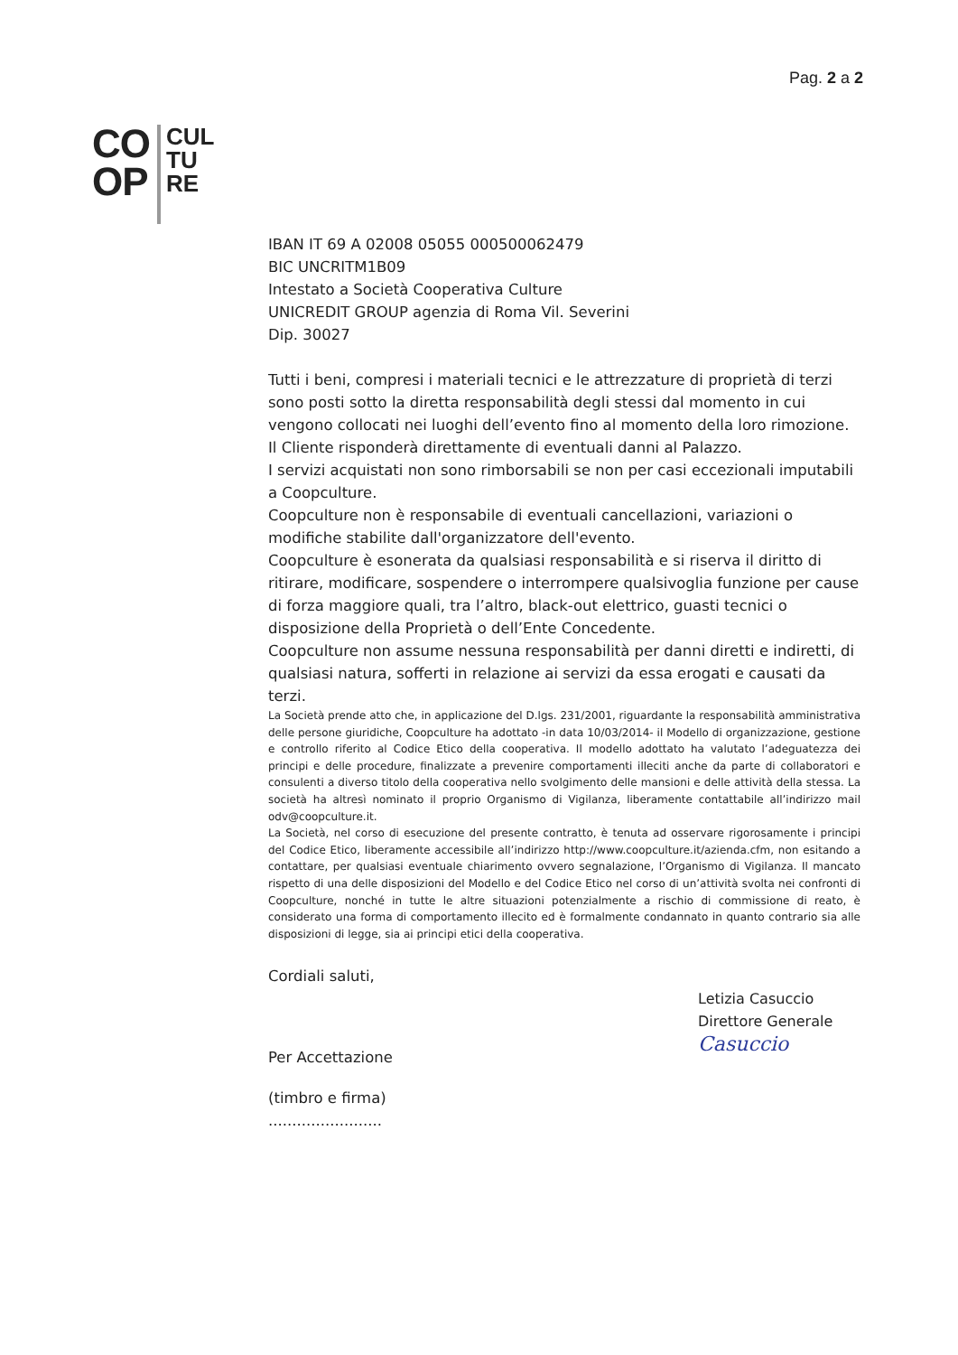Pag. 2 a 2
CO
OP
CUL
TU
RE
IBAN IT 69 A 02008 05055 000500062479
BIC UNCRITM1B09
Intestato a Società Cooperativa Culture
UNICREDIT GROUP agenzia di Roma Vil. Severini
Dip. 30027
Tutti i beni, compresi i materiali tecnici e le attrezzature di proprietà di terzi sono posti sotto la diretta responsabilità degli stessi dal momento in cui vengono collocati nei luoghi dell’evento fino al momento della loro rimozione.
Il Cliente risponderà direttamente di eventuali danni al Palazzo.
I servizi acquistati non sono rimborsabili se non per casi eccezionali imputabili a Coopculture.
Coopculture non è responsabile di eventuali cancellazioni, variazioni o modifiche stabilite dall'organizzatore dell'evento.
Coopculture è esonerata da qualsiasi responsabilità e si riserva il diritto di ritirare, modificare, sospendere o interrompere qualsivoglia funzione per cause di forza maggiore quali, tra l’altro, black-out elettrico, guasti tecnici o disposizione della Proprietà o dell’Ente Concedente.
Coopculture non assume nessuna responsabilità per danni diretti e indiretti, di qualsiasi natura, sofferti in relazione ai servizi da essa erogati e causati da terzi.
La Società prende atto che, in applicazione del D.lgs. 231/2001, riguardante la responsabilità amministrativa delle persone giuridiche, Coopculture ha adottato -in data 10/03/2014- il Modello di organizzazione, gestione e controllo riferito al Codice Etico della cooperativa. Il modello adottato ha valutato l’adeguatezza dei principi e delle procedure, finalizzate a prevenire comportamenti illeciti anche da parte di collaboratori e consulenti a diverso titolo della cooperativa nello svolgimento delle mansioni e delle attività della stessa. La società ha altresì nominato il proprio Organismo di Vigilanza, liberamente contattabile all’indirizzo mail odv@coopculture.it.
La Società, nel corso di esecuzione del presente contratto, è tenuta ad osservare rigorosamente i principi del Codice Etico, liberamente accessibile all’indirizzo http://www.coopculture.it/azienda.cfm, non esitando a contattare, per qualsiasi eventuale chiarimento ovvero segnalazione, l’Organismo di Vigilanza. Il mancato rispetto di una delle disposizioni del Modello e del Codice Etico nel corso di un’attività svolta nei confronti di Coopculture, nonché in tutte le altre situazioni potenzialmente a rischio di commissione di reato, è considerato una forma di comportamento illecito ed è formalmente condannato in quanto contrario sia alle disposizioni di legge, sia ai principi etici della cooperativa.
Cordiali saluti,
Letizia Casuccio
Direttore Generale
Casuccio
Per Accettazione
(timbro e firma)
........................